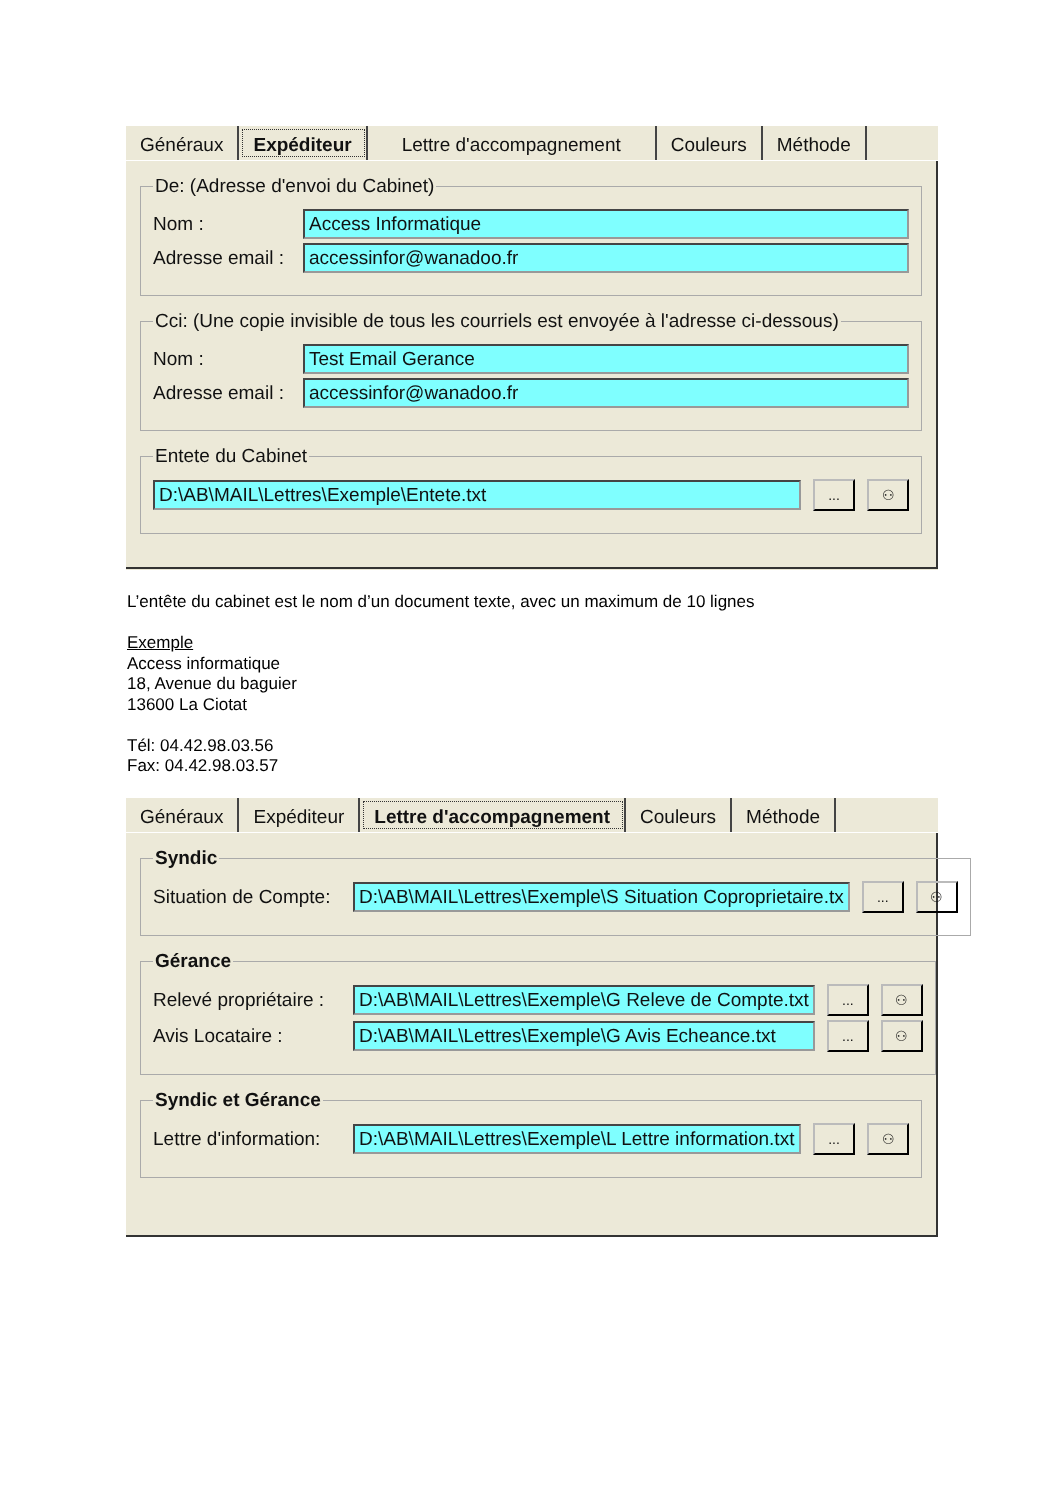Généraux Expéditeur Lettre d'accompagnement Couleurs Méthode
De: (Adresse d'envoi du Cabinet)
Nom : Access Informatique
Adresse email : accessinfor@wanadoo.fr
Cci: (Une copie invisible de tous les courriels est envoyée à l'adresse ci-dessous)
Nom : Test Email Gerance
Adresse email : accessinfor@wanadoo.fr
Entete du Cabinet
D:\AB\MAIL\Lettres\Exemple\Entete.txt... ⚇
L’entête du cabinet est le nom d’un document texte, avec un maximum de 10 lignes
Exemple
Access informatique
18, Avenue du baguier
13600 La Ciotat
Tél: 04.42.98.03.56
Fax: 04.42.98.03.57
Généraux Expéditeur Lettre d'accompagnement Couleurs Méthode
Syndic
Situation de Compte: D:\AB\MAIL\Lettres\Exemple\S Situation Coproprietaire.tx... ⚇
Gérance
Relevé propriétaire : D:\AB\MAIL\Lettres\Exemple\G Releve de Compte.txt... ⚇
Avis Locataire : D:\AB\MAIL\Lettres\Exemple\G Avis Echeance.txt... ⚇
Syndic et Gérance
Lettre d'information: D:\AB\MAIL\Lettres\Exemple\L Lettre information.txt... ⚇